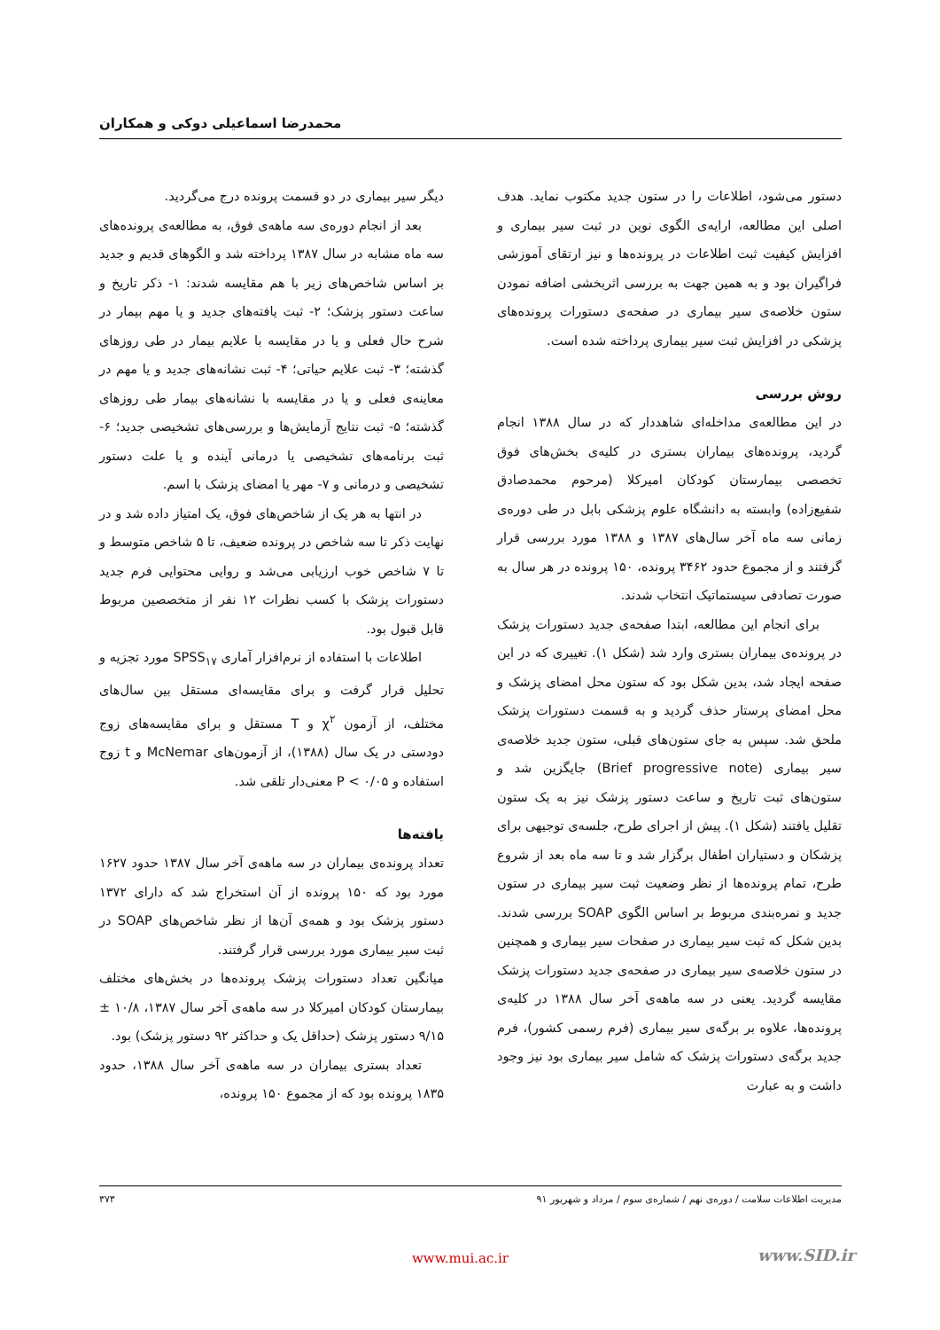محمدرضا اسماعیلی دوکی و همکاران
دستور می‌شود، اطلاعات را در ستون جدید مکتوب نماید. هدف اصلی این مطالعه، ارایه‌ی الگوی نوین در ثبت سیر بیماری و افزایش کیفیت ثبت اطلاعات در پرونده‌ها و نیز ارتقای آموزشی فراگیران بود و به همین جهت به بررسی اثربخشی اضافه نمودن ستون خلاصه‌ی سیر بیماری در صفحه‌ی دستورات پرونده‌های پزشکی در افزایش ثبت سیر بیماری پرداخته شده است.
روش بررسی
در این مطالعه‌ی مداخله‌ای شاهددار که در سال ۱۳۸۸ انجام گردید، پرونده‌های بیماران بستری در کلیه‌ی بخش‌های فوق تخصصی بیمارستان کودکان امیرکلا (مرحوم محمدصادق شفیع‌زاده) وابسته به دانشگاه علوم پزشکی بابل در طی دوره‌ی زمانی سه ماه آخر سال‌های ۱۳۸۷ و ۱۳۸۸ مورد بررسی قرار گرفتند و از مجموع حدود ۳۴۶۲ پرونده، ۱۵۰ پرونده در هر سال به صورت تصادفی سیستماتیک انتخاب شدند.
برای انجام این مطالعه، ابتدا صفحه‌ی جدید دستورات پزشک در پرونده‌ی بیماران بستری وارد شد (شکل ۱). تغییری که در این صفحه ایجاد شد، بدین شکل بود که ستون محل امضای پزشک و محل امضای پرستار حذف گردید و به قسمت دستورات پزشک ملحق شد. سپس به جای ستون‌های قبلی، ستون جدید خلاصه‌ی سیر بیماری (Brief progressive note) جایگزین شد و ستون‌های ثبت تاریخ و ساعت دستور پزشک نیز به یک ستون تقلیل یافتند (شکل ۱). پیش از اجرای طرح، جلسه‌ی توجیهی برای پزشکان و دستیاران اطفال برگزار شد و تا سه ماه بعد از شروع طرح، تمام پرونده‌ها از نظر وضعیت ثبت سیر بیماری در ستون جدید و نمره‌بندی مربوط بر اساس الگوی SOAP بررسی شدند. بدین شکل که ثبت سیر بیماری در صفحات سیر بیماری و همچنین در ستون خلاصه‌ی سیر بیماری در صفحه‌ی جدید دستورات پزشک مقایسه گردید. یعنی در سه ماهه‌ی آخر سال ۱۳۸۸ در کلیه‌ی پرونده‌ها، علاوه بر برگه‌ی سیر بیماری (فرم رسمی کشور)، فرم جدید برگه‌ی دستورات پزشک که شامل سیر بیماری بود نیز وجود داشت و به عبارت
دیگر سیر بیماری در دو قسمت پرونده درج می‌گردید.
بعد از انجام دوره‌ی سه ماهه‌ی فوق، به مطالعه‌ی پرونده‌های سه ماه مشابه در سال ۱۳۸۷ پرداخته شد و الگوهای قدیم و جدید بر اساس شاخص‌های زیر با هم مقایسه شدند: ۱- ذکر تاریخ و ساعت دستور پزشک؛ ۲- ثبت یافته‌های جدید و یا مهم بیمار در شرح حال فعلی و یا در مقایسه با علایم بیمار در طی روزهای گذشته؛ ۳- ثبت علایم حیاتی؛ ۴- ثبت نشانه‌های جدید و یا مهم در معاینه‌ی فعلی و یا در مقایسه با نشانه‌های بیمار طی روزهای گذشته؛ ۵- ثبت نتایج آزمایش‌ها و بررسی‌های تشخیصی جدید؛ ۶- ثبت برنامه‌های تشخیصی یا درمانی آینده و یا علت دستور تشخیصی و درمانی و ۷- مهر یا امضای پزشک با اسم.
در انتها به هر یک از شاخص‌های فوق، یک امتیاز داده شد و در نهایت ذکر تا سه شاخص در پرونده ضعیف، تا ۵ شاخص متوسط و تا ۷ شاخص خوب ارزیابی می‌شد و روایی محتوایی فرم جدید دستورات پزشک با کسب نظرات ۱۲ نفر از متخصصین مربوط قابل قبول بود.
اطلاعات با استفاده از نرم‌افزار آماری SPSS<sub>۱۷</sub> مورد تجزیه و تحلیل قرار گرفت و برای مقایسه‌ای مستقل بین سال‌های مختلف، از آزمون χ<sup>۲</sup> و T مستقل و برای مقایسه‌های زوج دودستی در یک سال (۱۳۸۸)، از آزمون‌های McNemar و t زوج استفاده و P < ۰/۰۵ معنی‌دار تلقی شد.
یافته‌ها
تعداد پرونده‌ی بیماران در سه ماهه‌ی آخر سال ۱۳۸۷ حدود ۱۶۲۷ مورد بود که ۱۵۰ پرونده از آن استخراج شد که دارای ۱۳۷۲ دستور پزشک بود و همه‌ی آن‌ها از نظر شاخص‌های SOAP در ثبت سیر بیماری مورد بررسی قرار گرفتند.
میانگین تعداد دستورات پزشک پرونده‌ها در بخش‌های مختلف بیمارستان کودکان امیرکلا در سه ماهه‌ی آخر سال ۱۳۸۷، ۱۰/۸ ± ۹/۱۵ دستور پزشک (حداقل یک و حداکثر ۹۲ دستور پزشک) بود.
تعداد بستری بیماران در سه ماهه‌ی آخر سال ۱۳۸۸، حدود ۱۸۳۵ پرونده بود که از مجموع ۱۵۰ پرونده،
مدیریت اطلاعات سلامت / دوره‌ی نهم / شماره‌ی سوم / مرداد و شهریور ۹۱ ۳۷۳
www.mui.ac.ir www.SID.ir